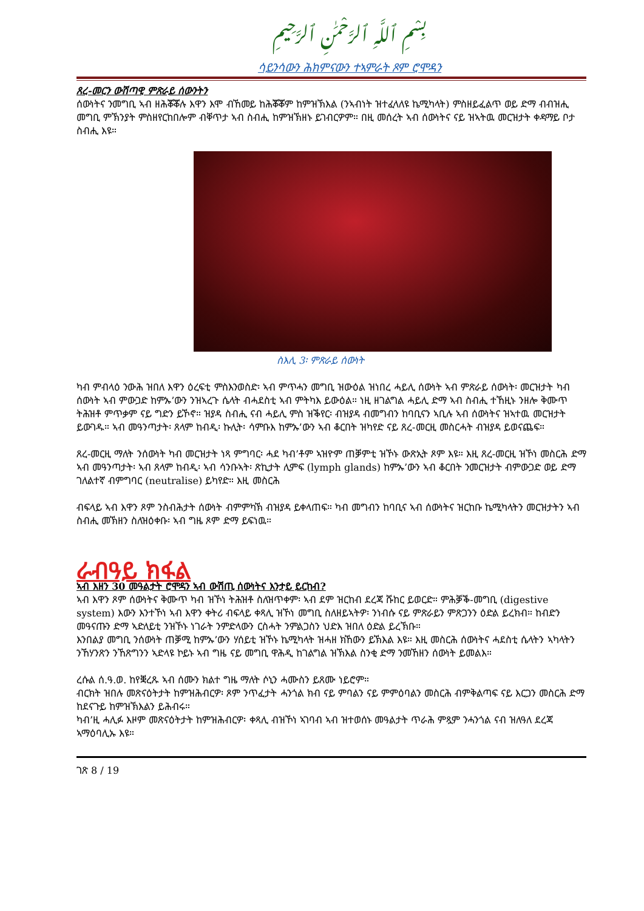بِسْمِ ٱللَّهِ ٱلرَّحْمَٰنِ ٱلرَّحِيمِ
ሳይንሳውን ሕክምናውን ተኣምራት ጾም ሮሞዳን
ጸረ-መርን ውሽጣዊ ምጽራይ ሰውንትን
ሰውነትና ንመግቢ ኣብ ዘሕቖቖሉ እዋን እሞ ብኸመይ ከሕቖቖም ከምዝኽእል (ንኣብነት ዝተፈላለዩ ኬሚካላት) ምስዘይፈልጥ ወይ ድማ ብብዝሒ መግቢ ምኽንያት ምስዘየርከበሎም ብቐጥታ ኣብ ስብሒ ከምዝኽዘኑ ይገብርዎም። በዚ መሰረት ኣብ ሰውነትና ናይ ዝኣትዉ መርዝታት ቀዳማይ ቦታ ስብሒ እዩ።
ስእሊ 3፡ ምጽራይ ሰውነት
ካብ ምብላዕ ንውሕ ዝበለ እዋን ዕረፍቲ ምስእንወስድ፡ ኣብ ምጥሓን መግቢ ዝውዕል ዝነበረ ሓይሊ ሰውነት ኣብ ምጽራይ ሰውነት፡ መርዝታት ካብ ሰውነት ኣብ ምውጋድ ከምኡ’ውን ንዝኣረጉ ሴላት ብሓደስቲ ኣብ ምትካእ ይውዕል። ነዚ ዘገልግል ሓይሊ ድማ ኣብ ስብሒ ተኸዚኑ ንዘሎ ቅሙጥ ትሕዝቶ ምጥቃም ናይ ግድን ይኾኖ። ዝያዳ ስብሒ ናብ ሓይሊ ምስ ዝቕየር፡ ብዝያዳ ብመግብን ከባቢናን ኣቢሉ ኣብ ሰውነትና ዝኣተዉ መርዝታት ይውገዱ። ኣብ መዓንጣታት፡ ጸላም ከብዲ፡ ኩሊት፡ ሳምቡእ ከምኡ’ውን ኣብ ቆርበት ዝካየድ ናይ ጸረ-መርዚ መስርሓት ብዝያዳ ይወናጨፍ።
ጸረ-መርዚ ማለት ንሰውነት ካብ መርዝታት ነጻ ምግባር፡ ሓደ ካብ’ቶም ኣዝዮም ጠቓምቲ ዝኾኑ ውጽኢት ጾም እዩ። እዚ ጸረ-መርዚ ዝኾነ መስርሕ ድማ ኣብ መዓንጣታት፡ ኣብ ጸላም ከብዲ፡ ኣብ ሳንቡኣት፡ ጽኪታት ሊምፍ (lymph glands) ከምኡ’ውን ኣብ ቆርበት ንመርዝታት ብምውጋድ ወይ ድማ ገለልተኛ ብምግባር (neutralise) ይካየድ። እዚ መስርሕ
ብፍላይ ኣብ እዋን ጾም ንስብሕታት ሰውነት ብምምካኽ ብዝያዳ ይቀላጠፍ። ካብ መግብን ከባቢና ኣብ ሰውነትና ዝርከቡ ኬሚካላትን መርዝታትን ኣብ ስብሒ መኽዘን ስለዝዕቀቡ፡ ኣብ ግዜ ጾም ድማ ይፍነዉ።
ራብዓይ ክፋል
ኣብ እዘን 30 መዓልታት ሮሞዳን ኣብ ውሽጢ ሰውነትና እንታይ ይርከብ?
ኣብ እዋን ጾም ሰውነትና ቅሙጥ ካብ ዝኾነ ትሕዝቶ ስለዝጥቀም፡ ኣብ ደም ዝርከብ ደረጃ ሹከር ይወርድ። ምሕቓቕ-መግቢ (digestive system) እውን እንተኾነ ኣብ እዋን ቀትሪ ብፍላይ ቀጻሊ ዝኾነ መግቢ ስለዘይኣትዎ፡ ንነብሱ ናይ ምጽራይን ምጽጋንን ዕድል ይረክብ። ከብድን መዓናጡን ድማ ኣድለይቲ ንዝኾኑ ነገራት ንምድላውን ርስሓት ንምልጋስን ህድእ ዝበለ ዕድል ይረኽቡ።
እንበልያ መግቢ ንሰውነት ጠቓሚ ከምኡ’ውን ሃሰይቲ ዝኾኑ ኬሚካላት ዝሓዘ ክኸውን ይኽእል እዩ። እዚ መስርሕ ሰውነትና ሓደስቲ ሴላትን ኣካላትን ንኸሃንጽን ንኸጽግንን ኣድላዩ ኮይኑ ኣብ ግዜ ናይ መግቢ ዋሕዲ ከገልግል ዝኽእል ስንቂ ድማ ንመኸዘን ሰውነት ይመልእ።
ረሱል ሰ.ዓ.ወ. ከየቛረጹ ኣብ ሰሙን ክልተ ግዜ ማለት ሶኒን ሓሙስን ይጸሙ ነይሮም።
ብርክት ዝበሉ መጽናዕትታት ከምዝሕብርዎ፡ ጾም ንጥፈታት ሓንጎል ክብ ናይ ምባልን ናይ ምምዕባልን መስርሕ ብምቅልጣፍ ናይ እርጋን መስርሕ ድማ ከደናጉይ ከምዝኽእልን ይሕብሩ።
ካብ’ዚ ሓሊፉ እዞም መጽናዕትታት ከምዝሕብርዎ፡ ቀጻሊ ብዝኾነ ኣገባብ ኣብ ዝተወሰኑ መዓልታት ጥራሕ ምጿም ንሓንጎል ናብ ዝለዓለ ደረጃ ኣማዕባሊኡ እዩ።
ገጽ 8 / 19